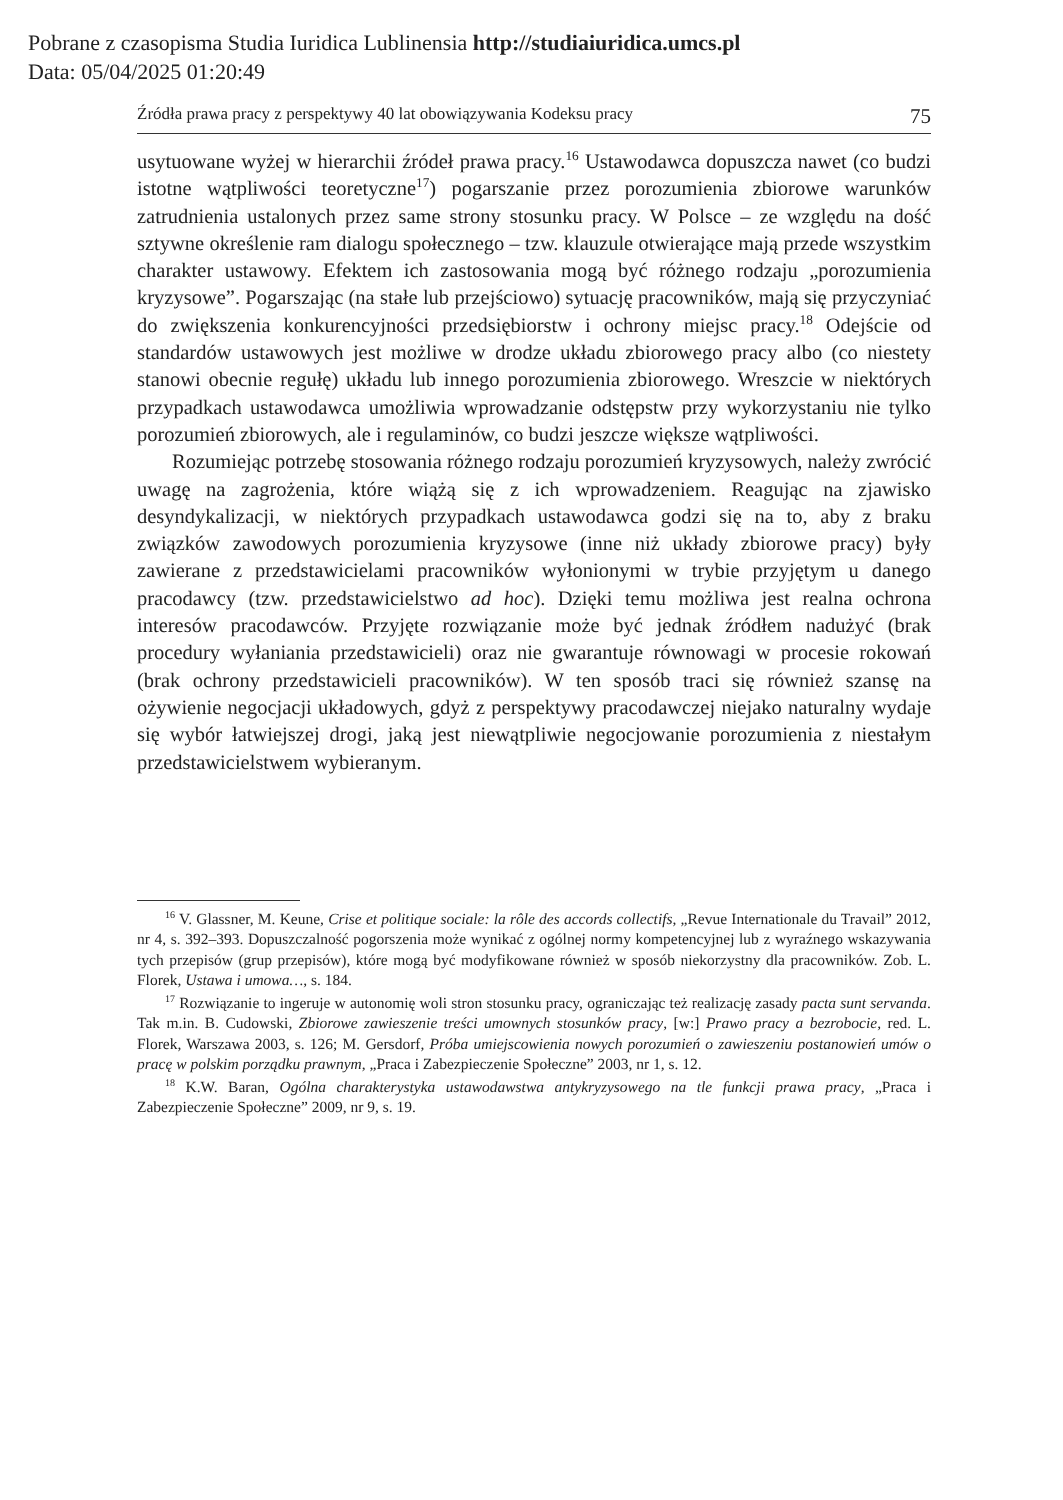Pobrane z czasopisma Studia Iuridica Lublinensia http://studiaiuridica.umcs.pl
Data: 05/04/2025 01:20:49
Źródła prawa pracy z perspektywy 40 lat obowiązywania Kodeksu pracy 75
usytuowane wyżej w hierarchii źródeł prawa pracy.<sup>16</sup> Ustawodawca dopuszcza nawet (co budzi istotne wątpliwości teoretyczne<sup>17</sup>) pogarszanie przez porozumienia zbiorowe warunków zatrudnienia ustalonych przez same strony stosunku pracy. W Polsce – ze względu na dość sztywne określenie ram dialogu społecznego – tzw. klauzule otwierające mają przede wszystkim charakter ustawowy. Efektem ich zastosowania mogą być różnego rodzaju „porozumienia kryzysowe”. Pogarszając (na stałe lub przejściowo) sytuację pracowników, mają się przyczyniać do zwiększenia konkurencyjności przedsiębiorstw i ochrony miejsc pracy.<sup>18</sup> Odejście od standardów ustawowych jest możliwe w drodze układu zbiorowego pracy albo (co niestety stanowi obecnie regułę) układu lub innego porozumienia zbiorowego. Wreszcie w niektórych przypadkach ustawodawca umożliwia wprowadzanie odstępstw przy wykorzystaniu nie tylko porozumień zbiorowych, ale i regulaminów, co budzi jeszcze większe wątpliwości.
Rozumiejąc potrzebę stosowania różnego rodzaju porozumień kryzysowych, należy zwrócić uwagę na zagrożenia, które wiążą się z ich wprowadzeniem. Reagując na zjawisko desyndykalizacji, w niektórych przypadkach ustawodawca godzi się na to, aby z braku związków zawodowych porozumienia kryzysowe (inne niż układy zbiorowe pracy) były zawierane z przedstawicielami pracowników wyłonionymi w trybie przyjętym u danego pracodawcy (tzw. przedstawicielstwo ad hoc). Dzięki temu możliwa jest realna ochrona interesów pracodawców. Przyjęte rozwiązanie może być jednak źródłem nadużyć (brak procedury wyłaniania przedstawicieli) oraz nie gwarantuje równowagi w procesie rokowań (brak ochrony przedstawicieli pracowników). W ten sposób traci się również szansę na ożywienie negocjacji układowych, gdyż z perspektywy pracodawczej niejako naturalny wydaje się wybór łatwiejszej drogi, jaką jest niewątpliwie negocjowanie porozumienia z niestałym przedstawicielstwem wybieranym.
<sup>16</sup> V. Glassner, M. Keune, Crise et politique sociale: la rôle des accords collectifs, „Revue Internationale du Travail” 2012, nr 4, s. 392–393. Dopuszczalność pogorszenia może wynikać z ogólnej normy kompetencyjnej lub z wyraźnego wskazywania tych przepisów (grup przepisów), które mogą być modyfikowane również w sposób niekorzystny dla pracowników. Zob. L. Florek, Ustawa i umowa…, s. 184.
<sup>17</sup> Rozwiązanie to ingeruje w autonomię woli stron stosunku pracy, ograniczając też realizację zasady pacta sunt servanda. Tak m.in. B. Cudowski, Zbiorowe zawieszenie treści umownych stosunków pracy, [w:] Prawo pracy a bezrobocie, red. L. Florek, Warszawa 2003, s. 126; M. Gersdorf, Próba umiejscowienia nowych porozumień o zawieszeniu postanowień umów o pracę w polskim porządku prawnym, „Praca i Zabezpieczenie Społeczne” 2003, nr 1, s. 12.
<sup>18</sup> K.W. Baran, Ogólna charakterystyka ustawodawstwa antykryzysowego na tle funkcji prawa pracy, „Praca i Zabezpieczenie Społeczne” 2009, nr 9, s. 19.